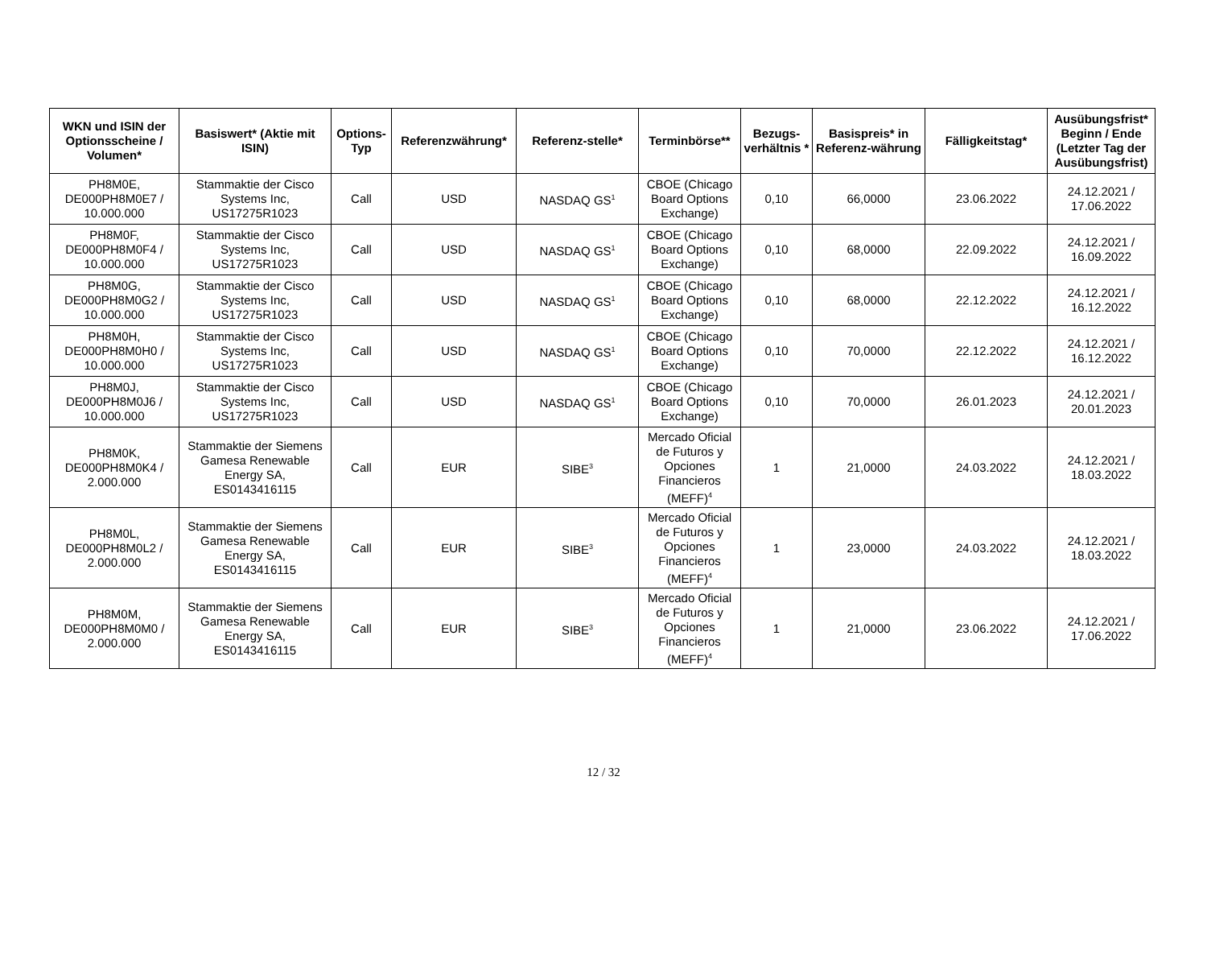| WKN und ISIN der Optionsscheine / Volumen* | Basiswert* (Aktie mit ISIN) | Options-Typ | Referenzwährung* | Referenz-stelle* | Terminbörse** | Bezugs-verhältnis * | Basispreis* in Referenz-währung | Fälligkeitstag* | Ausübungsfrist* Beginn / Ende (Letzter Tag der Ausübungsfrist) |
| --- | --- | --- | --- | --- | --- | --- | --- | --- | --- |
| PH8M0E, DE000PH8M0E7 / 10.000.000 | Stammaktie der Cisco Systems Inc, US17275R1023 | Call | USD | NASDAQ GS<sup>1</sup> | CBOE (Chicago Board Options Exchange) | 0,10 | 66,0000 | 23.06.2022 | 24.12.2021 / 17.06.2022 |
| PH8M0F, DE000PH8M0F4 / 10.000.000 | Stammaktie der Cisco Systems Inc, US17275R1023 | Call | USD | NASDAQ GS<sup>1</sup> | CBOE (Chicago Board Options Exchange) | 0,10 | 68,0000 | 22.09.2022 | 24.12.2021 / 16.09.2022 |
| PH8M0G, DE000PH8M0G2 / 10.000.000 | Stammaktie der Cisco Systems Inc, US17275R1023 | Call | USD | NASDAQ GS<sup>1</sup> | CBOE (Chicago Board Options Exchange) | 0,10 | 68,0000 | 22.12.2022 | 24.12.2021 / 16.12.2022 |
| PH8M0H, DE000PH8M0H0 / 10.000.000 | Stammaktie der Cisco Systems Inc, US17275R1023 | Call | USD | NASDAQ GS<sup>1</sup> | CBOE (Chicago Board Options Exchange) | 0,10 | 70,0000 | 22.12.2022 | 24.12.2021 / 16.12.2022 |
| PH8M0J, DE000PH8M0J6 / 10.000.000 | Stammaktie der Cisco Systems Inc, US17275R1023 | Call | USD | NASDAQ GS<sup>1</sup> | CBOE (Chicago Board Options Exchange) | 0,10 | 70,0000 | 26.01.2023 | 24.12.2021 / 20.01.2023 |
| PH8M0K, DE000PH8M0K4 / 2.000.000 | Stammaktie der Siemens Gamesa Renewable Energy SA, ES0143416115 | Call | EUR | SIBE<sup>3</sup> | Mercado Oficial de Futuros y Opciones Financieros (MEFF)<sup>4</sup> | 1 | 21,0000 | 24.03.2022 | 24.12.2021 / 18.03.2022 |
| PH8M0L, DE000PH8M0L2 / 2.000.000 | Stammaktie der Siemens Gamesa Renewable Energy SA, ES0143416115 | Call | EUR | SIBE<sup>3</sup> | Mercado Oficial de Futuros y Opciones Financieros (MEFF)<sup>4</sup> | 1 | 23,0000 | 24.03.2022 | 24.12.2021 / 18.03.2022 |
| PH8M0M, DE000PH8M0M0 / 2.000.000 | Stammaktie der Siemens Gamesa Renewable Energy SA, ES0143416115 | Call | EUR | SIBE<sup>3</sup> | Mercado Oficial de Futuros y Opciones Financieros (MEFF)<sup>4</sup> | 1 | 21,0000 | 23.06.2022 | 24.12.2021 / 17.06.2022 |
12 / 32